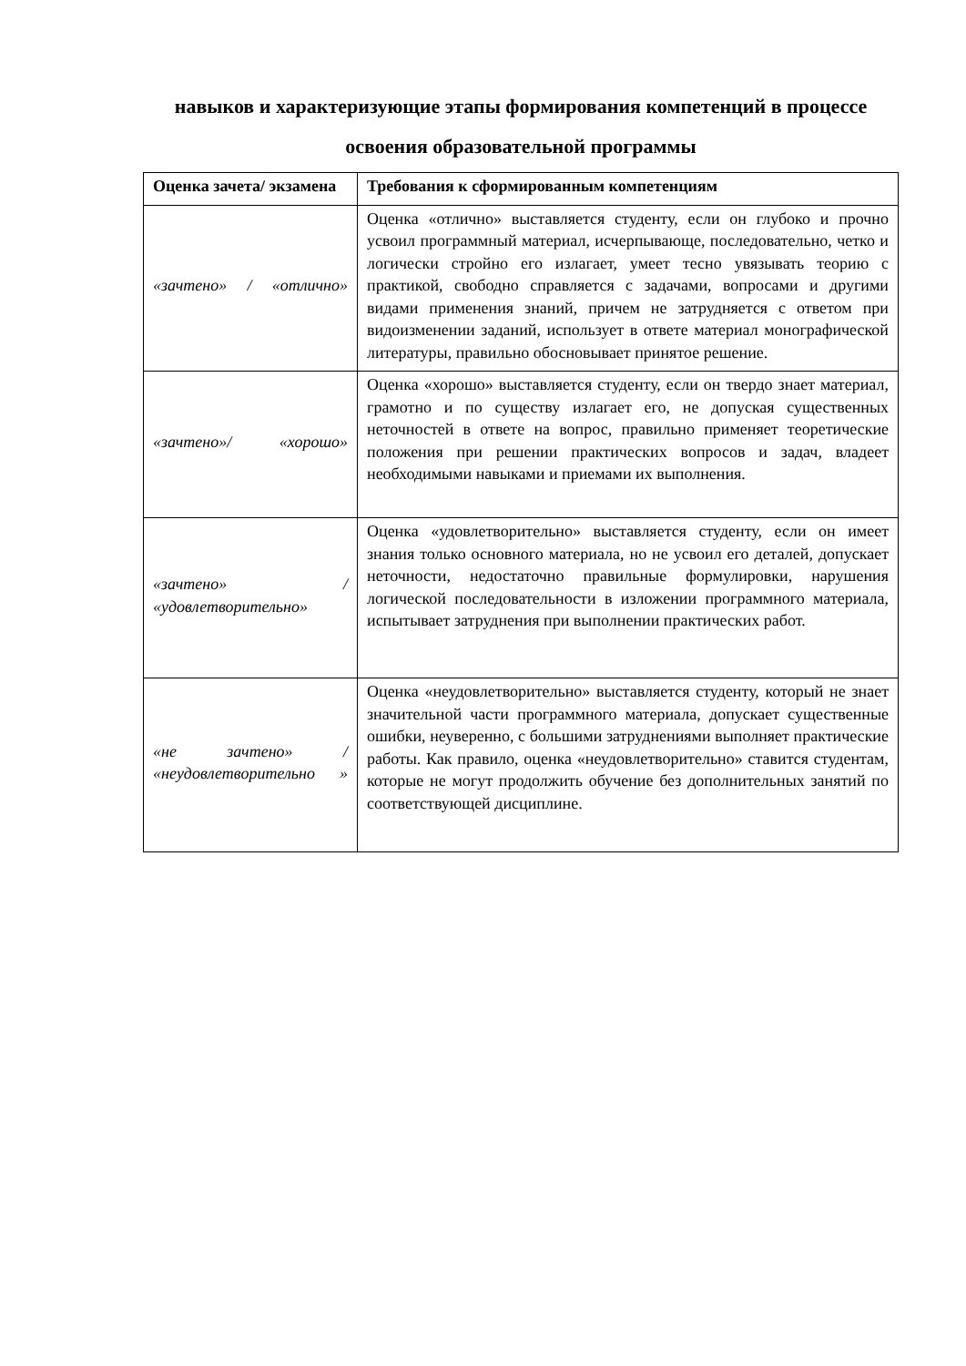навыков и характеризующие этапы формирования компетенций в процессе освоения образовательной программы
| Оценка зачета/ экзамена | Требования к сформированным компетенциям |
| --- | --- |
| «зачтено» / «отлично» | Оценка «отлично» выставляется студенту, если он глубоко и прочно усвоил программный материал, исчерпывающе, последовательно, четко и логически стройно его излагает, умеет тесно увязывать теорию с практикой, свободно справляется с задачами, вопросами и другими видами применения знаний, причем не затрудняется с ответом при видоизменении заданий, использует в ответе материал монографической литературы, правильно обосновывает принятое решение. |
| «зачтено»/ «хорошо» | Оценка «хорошо» выставляется студенту, если он твердо знает материал, грамотно и по существу излагает его, не допуская существенных неточностей в ответе на вопрос, правильно применяет теоретические положения при решении практических вопросов и задач, владеет необходимыми навыками и приемами их выполнения. |
| «зачтено» / «удовлетворительно» | Оценка «удовлетворительно» выставляется студенту, если он имеет знания только основного материала, но не усвоил его деталей, допускает неточности, недостаточно правильные формулировки, нарушения логической последовательности в изложении программного материала, испытывает затруднения при выполнении практических работ. |
| «не зачтено» / «неудовлетворительно » | Оценка «неудовлетворительно» выставляется студенту, который не знает значительной части программного материала, допускает существенные ошибки, неуверенно, с большими затруднениями выполняет практические работы. Как правило, оценка «неудовлетворительно» ставится студентам, которые не могут продолжить обучение без дополнительных занятий по соответствующей дисциплине. |